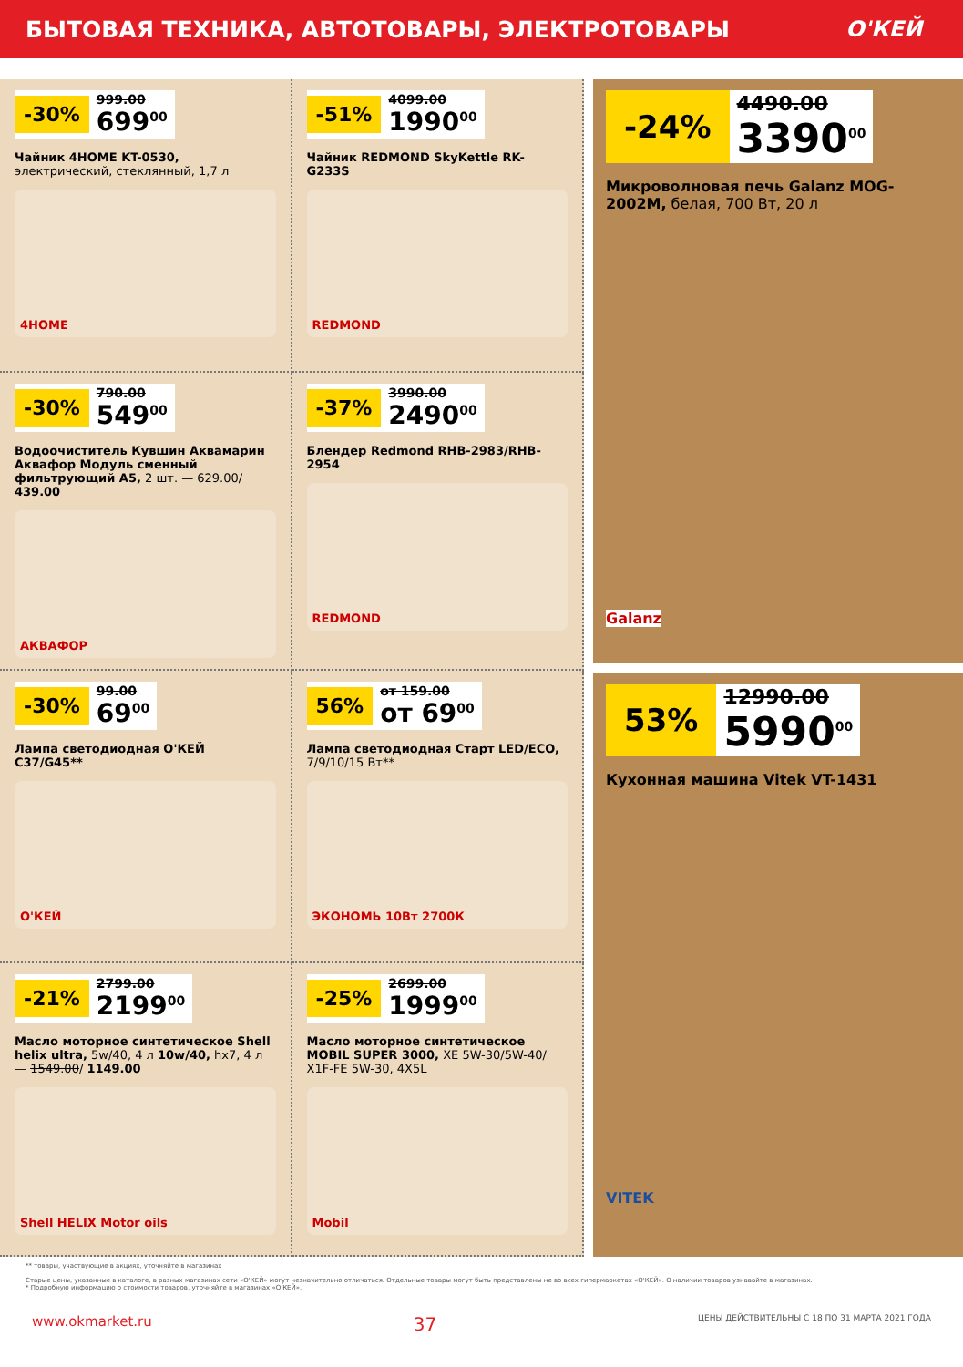БЫТОВАЯ ТЕХНИКА, АВТОТОВАРЫ, ЭЛЕКТРОТОВАРЫ О'КЕЙ
-30% 999.00
699<sup>00</sup>
Чайник 4HOME KT-0530, электрический, стеклянный, 1,7 л
4HOME
-51% 4099.00
1990<sup>00</sup>
Чайник REDMOND SkyKettle RK-G233S
REDMOND
-30% 790.00
549<sup>00</sup>
Водоочиститель Кувшин Аквамарин Аквафор Модуль сменный фильтрующий А5, 2 шт. — 629.00/ 439.00
АКВАФОР
-37% 3990.00
2490<sup>00</sup>
Блендер Redmond RHB-2983/RHB-2954
REDMOND
-30% 99.00
69<sup>00</sup>
Лампа светодиодная О'КЕЙ С37/G45**
О'КЕЙ
56% от 159.00
от 69<sup>00</sup>
Лампа светодиодная Старт LED/ECO, 7/9/10/15 Вт**
ЭКОНОМЬ 10Вт 2700К
-21% 2799.00
2199<sup>00</sup>
Масло моторное синтетическое Shell helix ultra, 5w/40, 4 л 10w/40, hx7, 4 л — 1549.00/ 1149.00
Shell HELIX Motor oils
-25% 2699.00
1999<sup>00</sup>
Масло моторное синтетическое MOBIL SUPER 3000, XE 5W-30/5W-40/ X1F-FE 5W-30, 4X5L
Mobil
-24% 4490.00
3390<sup>00</sup>
Микроволновая печь Galanz MOG-2002M, белая, 700 Вт, 20 л
Galanz
53% 12990.00
5990<sup>00</sup>
Кухонная машина Vitek VT-1431
VITEK
** товары, участвующие в акциях, уточняйте в магазинах
Старые цены, указанные в каталоге, в разных магазинах сети «О'КЕЙ» могут незначительно отличаться. Отдельные товары могут быть представлены не во всех гипермаркетах «О'КЕЙ». О наличии товаров узнавайте в магазинах.
* Подробную информацию о стоимости товаров, уточняйте в магазинах «О'КЕЙ».
www.okmarket.ru 37 ЦЕНЫ ДЕЙСТВИТЕЛЬНЫ С 18 ПО 31 МАРТА 2021 ГОДА